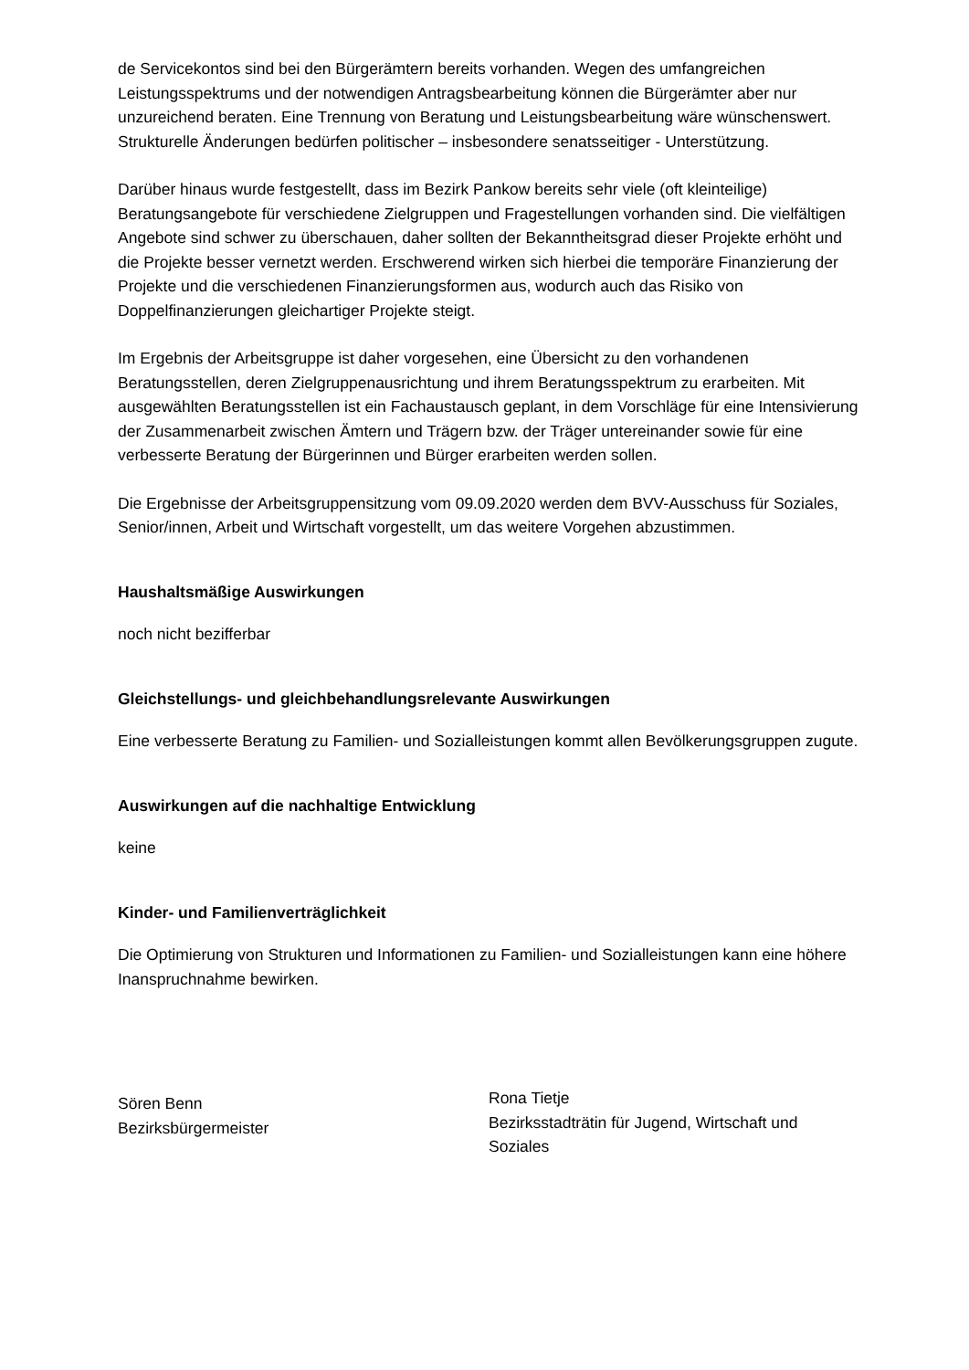de Servicekontos sind bei den Bürgerämtern bereits vorhanden. Wegen des umfangreichen Leistungsspektrums und der notwendigen Antragsbearbeitung können die Bürgerämter aber nur unzureichend beraten. Eine Trennung von Beratung und Leistungsbearbeitung wäre wünschenswert. Strukturelle Änderungen bedürfen politischer – insbesondere senatsseitiger - Unterstützung.
Darüber hinaus wurde festgestellt, dass im Bezirk Pankow bereits sehr viele (oft kleinteilige) Beratungsangebote für verschiedene Zielgruppen und Fragestellungen vorhanden sind. Die vielfältigen Angebote sind schwer zu überschauen, daher sollten der Bekanntheitsgrad dieser Projekte erhöht und die Projekte besser vernetzt werden. Erschwerend wirken sich hierbei die temporäre Finanzierung der Projekte und die verschiedenen Finanzierungsformen aus, wodurch auch das Risiko von Doppelfinanzierungen gleichartiger Projekte steigt.
Im Ergebnis der Arbeitsgruppe ist daher vorgesehen, eine Übersicht zu den vorhandenen Beratungsstellen, deren Zielgruppenausrichtung und ihrem Beratungsspektrum zu erarbeiten. Mit ausgewählten Beratungsstellen ist ein Fachaustausch geplant, in dem Vorschläge für eine Intensivierung der Zusammenarbeit zwischen Ämtern und Trägern bzw. der Träger untereinander sowie für eine verbesserte Beratung der Bürgerinnen und Bürger erarbeiten werden sollen.
Die Ergebnisse der Arbeitsgruppensitzung vom 09.09.2020 werden dem BVV-Ausschuss für Soziales, Senior/innen, Arbeit und Wirtschaft vorgestellt, um das weitere Vorgehen abzustimmen.
Haushaltsmäßige Auswirkungen
noch nicht bezifferbar
Gleichstellungs- und gleichbehandlungsrelevante Auswirkungen
Eine verbesserte Beratung zu Familien- und Sozialleistungen kommt allen Bevölkerungsgruppen zugute.
Auswirkungen auf die nachhaltige Entwicklung
keine
Kinder- und Familienverträglichkeit
Die Optimierung von Strukturen und Informationen zu Familien- und Sozialleistungen kann eine höhere Inanspruchnahme bewirken.
Sören Benn
Bezirksbürgermeister
Rona Tietje
Bezirksstadträtin für Jugend, Wirtschaft und Soziales